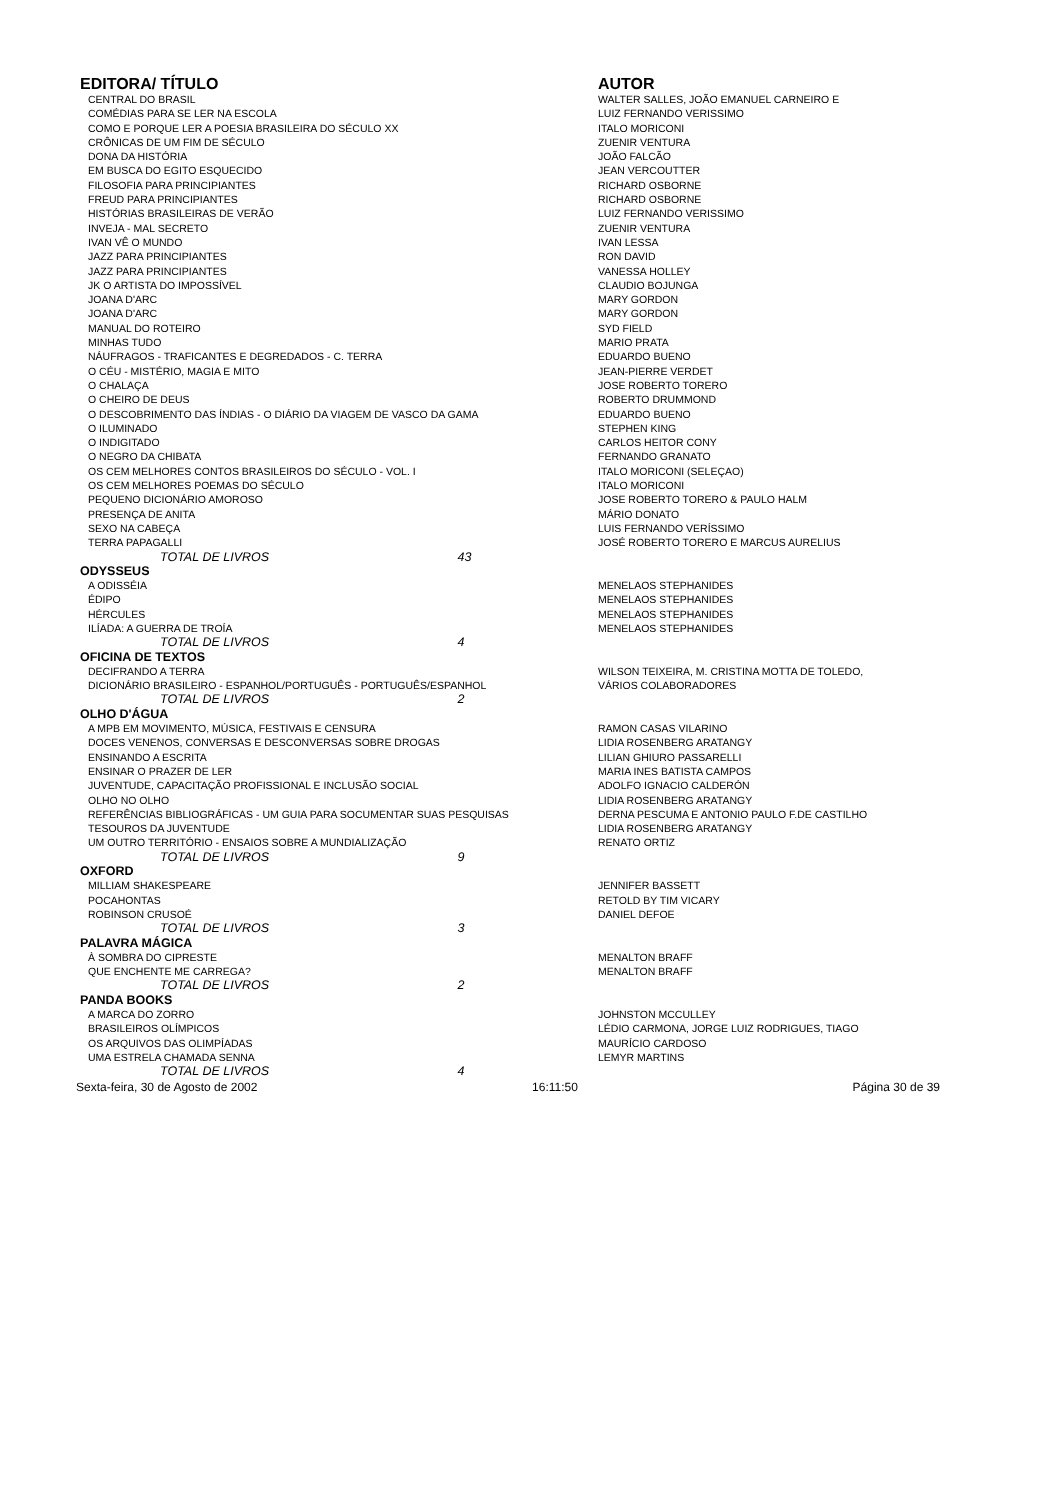| EDITORA/ TÍTULO | | AUTOR |
| --- | --- | --- |
| CENTRAL DO BRASIL | | WALTER SALLES, JOÃO EMANUEL CARNEIRO E |
| COMÉDIAS PARA SE LER NA ESCOLA | | LUIZ FERNANDO VERISSIMO |
| COMO E PORQUE LER A POESIA BRASILEIRA DO SÉCULO XX | | ITALO MORICONI |
| CRÔNICAS DE UM FIM DE SÉCULO | | ZUENIR VENTURA |
| DONA DA HISTÓRIA | | JOÃO FALCÃO |
| EM BUSCA DO EGITO ESQUECIDO | | JEAN VERCOUTTER |
| FILOSOFIA PARA PRINCIPIANTES | | RICHARD OSBORNE |
| FREUD PARA PRINCIPIANTES | | RICHARD OSBORNE |
| HISTÓRIAS BRASILEIRAS DE VERÃO | | LUIZ FERNANDO VERISSIMO |
| INVEJA - MAL SECRETO | | ZUENIR VENTURA |
| IVAN VÊ O MUNDO | | IVAN LESSA |
| JAZZ PARA PRINCIPIANTES | | RON DAVID |
| JAZZ PARA PRINCIPIANTES | | VANESSA HOLLEY |
| JK O ARTISTA DO IMPOSSÍVEL | | CLAUDIO BOJUNGA |
| JOANA D'ARC | | MARY GORDON |
| JOANA D'ARC | | MARY GORDON |
| MANUAL DO ROTEIRO | | SYD FIELD |
| MINHAS TUDO | | MARIO PRATA |
| NÁUFRAGOS - TRAFICANTES E DEGREDADOS - C. TERRA | | EDUARDO BUENO |
| O CÉU - MISTÉRIO, MAGIA E MITO | | JEAN-PIERRE VERDET |
| O CHALAÇA | | JOSE ROBERTO TORERO |
| O CHEIRO DE DEUS | | ROBERTO DRUMMOND |
| O DESCOBRIMENTO DAS ÍNDIAS - O DIÁRIO DA VIAGEM DE VASCO DA GAMA | | EDUARDO BUENO |
| O ILUMINADO | | STEPHEN KING |
| O INDIGITADO | | CARLOS HEITOR CONY |
| O NEGRO DA CHIBATA | | FERNANDO GRANATO |
| OS CEM MELHORES CONTOS BRASILEIROS DO SÉCULO - VOL. I | | ITALO MORICONI (SELEÇAO) |
| OS CEM MELHORES POEMAS DO SÉCULO | | ITALO MORICONI |
| PEQUENO DICIONÁRIO AMOROSO | | JOSE ROBERTO TORERO & PAULO HALM |
| PRESENÇA DE ANITA | | MÁRIO DONATO |
| SEXO NA CABEÇA | | LUIS FERNANDO VERÍSSIMO |
| TERRA PAPAGALLI | | JOSÉ ROBERTO TORERO E MARCUS AURELIUS |
| TOTAL DE LIVROS 43 | | |
| ODYSSEUS | | |
| A ODISSÉIA | | MENELAOS STEPHANIDES |
| ÉDIPO | | MENELAOS STEPHANIDES |
| HÉRCULES | | MENELAOS STEPHANIDES |
| ILÍADA: A GUERRA DE TROÍA | | MENELAOS STEPHANIDES |
| TOTAL DE LIVROS 4 | | |
| OFICINA DE TEXTOS | | |
| DECIFRANDO A TERRA | | WILSON TEIXEIRA, M. CRISTINA MOTTA DE TOLEDO, |
| DICIONÁRIO BRASILEIRO - ESPANHOL/PORTUGUÊS - PORTUGUÊS/ESPANHOL | | VÁRIOS COLABORADORES |
| TOTAL DE LIVROS 2 | | |
| OLHO D'ÁGUA | | |
| A MPB EM MOVIMENTO, MÚSICA, FESTIVAIS E CENSURA | | RAMON CASAS VILARINO |
| DOCES VENENOS, CONVERSAS E DESCONVERSAS SOBRE DROGAS | | LIDIA ROSENBERG ARATANGY |
| ENSINANDO A ESCRITA | | LILIAN GHIURO PASSARELLI |
| ENSINAR O PRAZER DE LER | | MARIA INES BATISTA CAMPOS |
| JUVENTUDE, CAPACITAÇÃO PROFISSIONAL E INCLUSÃO SOCIAL | | ADOLFO IGNACIO CALDERÓN |
| OLHO NO OLHO | | LIDIA ROSENBERG ARATANGY |
| REFERÊNCIAS BIBLIOGRÁFICAS - UM GUIA PARA SOCUMENTAR SUAS PESQUISAS | | DERNA PESCUMA E ANTONIO PAULO F.DE CASTILHO |
| TESOUROS DA JUVENTUDE | | LIDIA ROSENBERG ARATANGY |
| UM OUTRO TERRITÓRIO - ENSAIOS SOBRE A MUNDIALIZAÇÃO | | RENATO ORTIZ |
| TOTAL DE LIVROS 9 | | |
| OXFORD | | |
| MILLIAM SHAKESPEARE | | JENNIFER BASSETT |
| POCAHONTAS | | RETOLD BY TIM VICARY |
| ROBINSON CRUSOÉ | | DANIEL DEFOE |
| TOTAL DE LIVROS 3 | | |
| PALAVRA MÁGICA | | |
| À SOMBRA DO CIPRESTE | | MENALTON BRAFF |
| QUE ENCHENTE ME CARREGA? | | MENALTON BRAFF |
| TOTAL DE LIVROS 2 | | |
| PANDA BOOKS | | |
| A MARCA DO ZORRO | | JOHNSTON MCCULLEY |
| BRASILEIROS OLÍMPICOS | | LÉDIO CARMONA, JORGE LUIZ RODRIGUES, TIAGO |
| OS ARQUIVOS DAS OLIMPÍADAS | | MAURÍCIO CARDOSO |
| UMA ESTRELA CHAMADA SENNA | | LEMYR MARTINS |
| TOTAL DE LIVROS 4 | | |
Sexta-feira, 30 de Agosto de 2002 16:11:50 Página 30 de 39